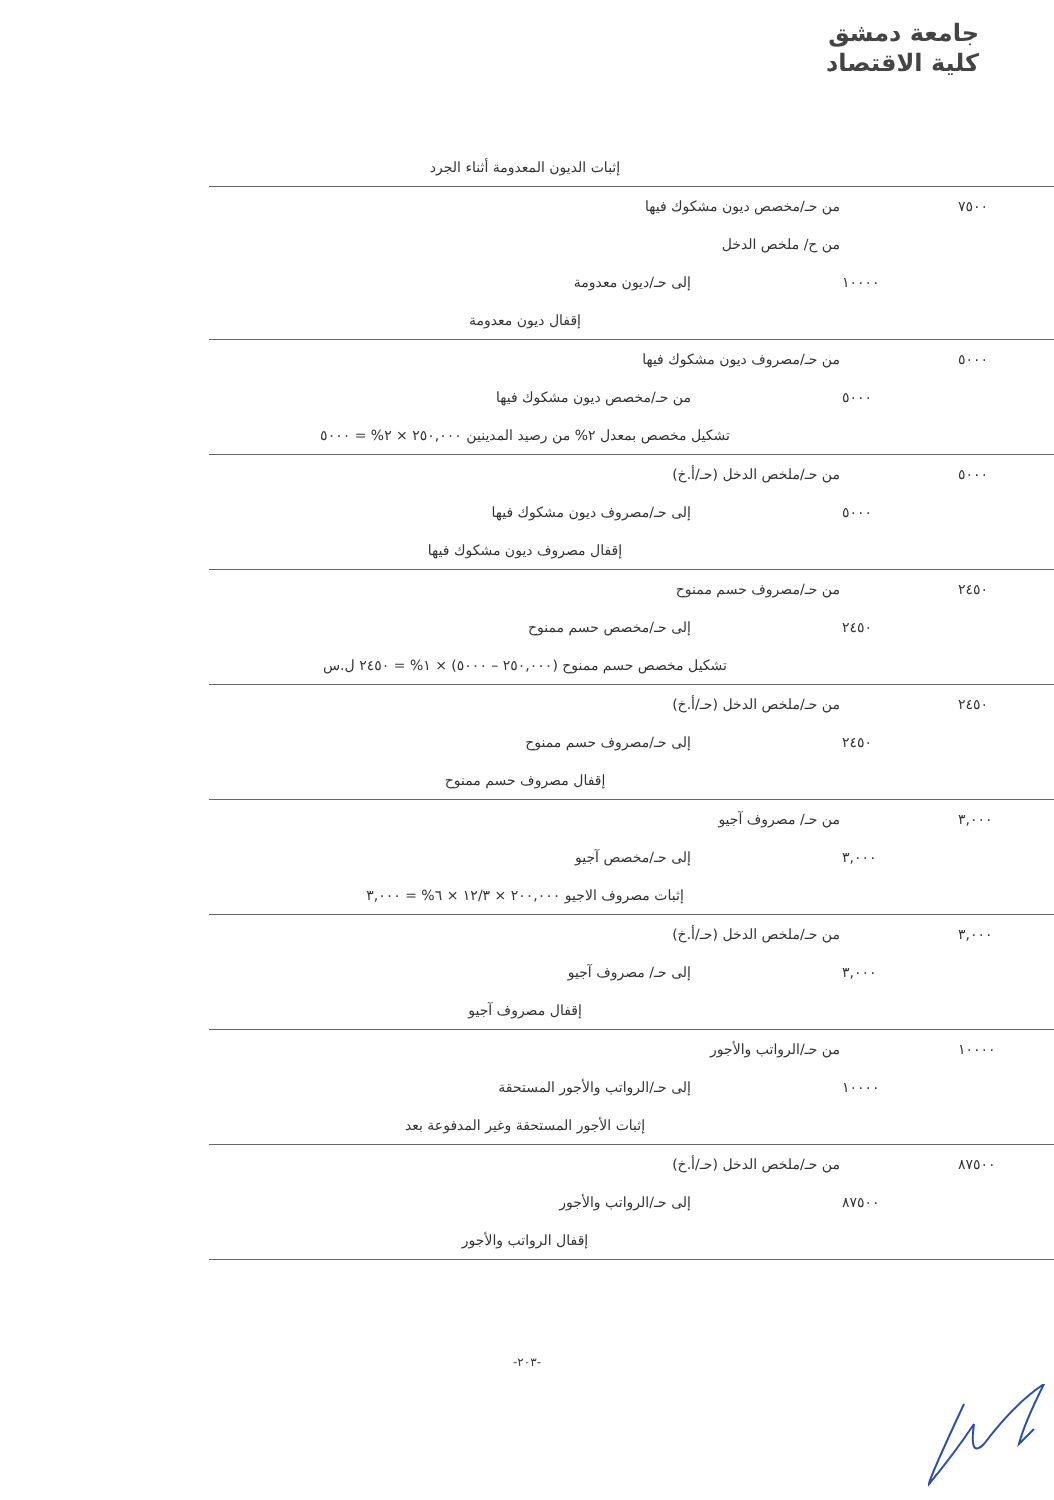جامعة دمشق
كلية الاقتصاد
| | | إثبات الديون المعدومة أثناء الجرد |
| ٧٥٠٠ | | من حـ/مخصص ديون مشكوك فيها |
| | | من ح/ ملخص الدخل |
| | ١٠٠٠٠ | إلى حـ/ديون معدومة |
| | | إقفال ديون معدومة |
| ٥٠٠٠ | | من حـ/مصروف ديون مشكوك فيها |
| | ٥٠٠٠ | من حـ/مخصص ديون مشكوك فيها |
| | | تشكيل مخصص بمعدل ٢% من رصيد المدينين ٢٥٠,٠٠٠ × ٢% = ٥٠٠٠ |
| ٥٠٠٠ | | من حـ/ملخص الدخل (حـ/أ.خ) |
| | ٥٠٠٠ | إلى حـ/مصروف ديون مشكوك فيها |
| | | إقفال مصروف ديون مشكوك فيها |
| ٢٤٥٠ | | من حـ/مصروف حسم ممنوح |
| | ٢٤٥٠ | إلى حـ/مخصص حسم ممنوح |
| | | تشكيل مخصص حسم ممنوح (٢٥٠,٠٠٠ – ٥٠٠٠) × ١% = ٢٤٥٠ ل.س |
| ٢٤٥٠ | | من حـ/ملخص الدخل (حـ/أ.خ) |
| | ٢٤٥٠ | إلى حـ/مصروف حسم ممنوح |
| | | إقفال مصروف حسم ممنوح |
| ٣,٠٠٠ | | من حـ/ مصروف آجيو |
| | ٣,٠٠٠ | إلى حـ/مخصص آجيو |
| | | إثبات مصروف الاجيو ٢٠٠,٠٠٠ × ١٢/٣ × ٦% = ٣,٠٠٠ |
| ٣,٠٠٠ | | من حـ/ملخص الدخل (حـ/أ.خ) |
| | ٣,٠٠٠ | إلى حـ/ مصروف آجيو |
| | | إقفال مصروف آجيو |
| ١٠٠٠٠ | | من حـ/الرواتب والأجور |
| | ١٠٠٠٠ | إلى حـ/الرواتب والأجور المستحقة |
| | | إثبات الأجور المستحقة وغير المدفوعة بعد |
| ٨٧٥٠٠ | | من حـ/ملخص الدخل (حـ/أ.خ) |
| | ٨٧٥٠٠ | إلى حـ/الرواتب والأجور |
| | | إقفال الرواتب والأجور |
-٢٠٣-